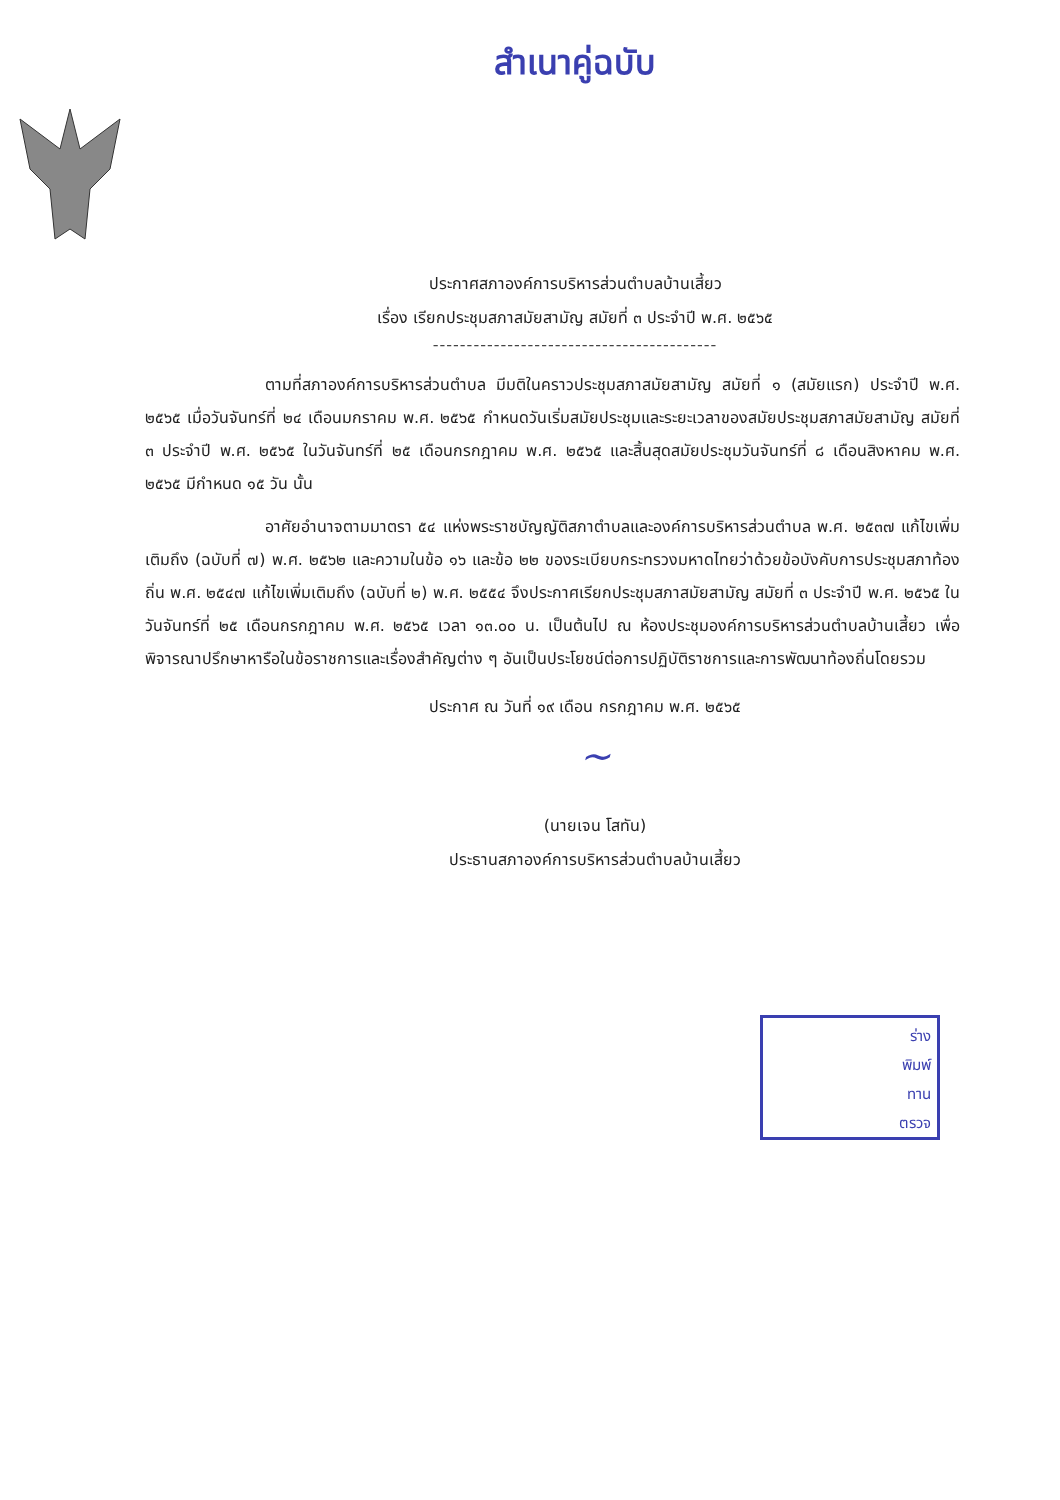สำเนาคู่ฉบับ
ประกาศสภาองค์การบริหารส่วนตำบลบ้านเสี้ยว
เรื่อง เรียกประชุมสภาสมัยสามัญ สมัยที่ ๓ ประจำปี พ.ศ. ๒๕๖๕
------------------------------------------
ตามที่สภาองค์การบริหารส่วนตำบล มีมติในคราวประชุมสภาสมัยสามัญ สมัยที่ ๑ (สมัยแรก) ประจำปี พ.ศ. ๒๕๖๕ เมื่อวันจันทร์ที่ ๒๔ เดือนมกราคม พ.ศ. ๒๕๖๕ กำหนดวันเริ่มสมัยประชุมและระยะเวลาของสมัยประชุมสภาสมัยสามัญ สมัยที่ ๓ ประจำปี พ.ศ. ๒๕๖๕ ในวันจันทร์ที่ ๒๕ เดือนกรกฎาคม พ.ศ. ๒๕๖๕ และสิ้นสุดสมัยประชุมวันจันทร์ที่ ๘ เดือนสิงหาคม พ.ศ. ๒๕๖๕ มีกำหนด ๑๕ วัน นั้น
อาศัยอำนาจตามมาตรา ๕๔ แห่งพระราชบัญญัติสภาตำบลและองค์การบริหารส่วนตำบล พ.ศ. ๒๕๓๗ แก้ไขเพิ่มเติมถึง (ฉบับที่ ๗) พ.ศ. ๒๕๖๒ และความในข้อ ๑๖ และข้อ ๒๒ ของระเบียบกระทรวงมหาดไทยว่าด้วยข้อบังคับการประชุมสภาท้องถิ่น พ.ศ. ๒๕๔๗ แก้ไขเพิ่มเติมถึง (ฉบับที่ ๒) พ.ศ. ๒๕๕๔ จึงประกาศเรียกประชุมสภาสมัยสามัญ สมัยที่ ๓ ประจำปี พ.ศ. ๒๕๖๕ ในวันจันทร์ที่ ๒๕ เดือนกรกฎาคม พ.ศ. ๒๕๖๕ เวลา ๑๓.๐๐ น. เป็นต้นไป ณ ห้องประชุมองค์การบริหารส่วนตำบลบ้านเสี้ยว เพื่อพิจารณาปรึกษาหารือในข้อราชการและเรื่องสำคัญต่าง ๆ อันเป็นประโยชน์ต่อการปฏิบัติราชการและการพัฒนาท้องถิ่นโดยรวม
ประกาศ ณ วันที่ ๑๙ เดือน กรกฎาคม พ.ศ. ๒๕๖๕
~
(นายเจน โสทัน)
ประธานสภาองค์การบริหารส่วนตำบลบ้านเสี้ยว
ร่าง
พิมพ์
ทาน
ตรวจ